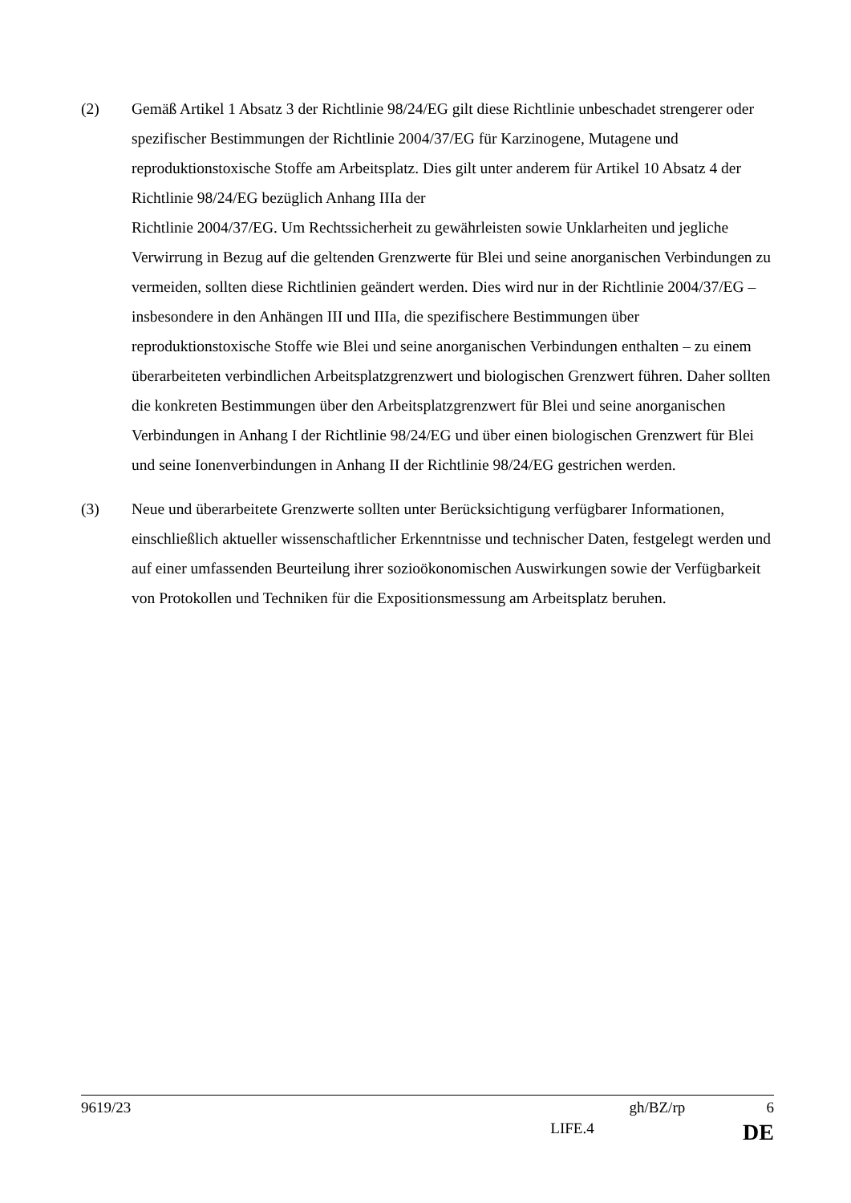(2) Gemäß Artikel 1 Absatz 3 der Richtlinie 98/24/EG gilt diese Richtlinie unbeschadet strengerer oder spezifischer Bestimmungen der Richtlinie 2004/37/EG für Karzinogene, Mutagene und reproduktionstoxische Stoffe am Arbeitsplatz. Dies gilt unter anderem für Artikel 10 Absatz 4 der Richtlinie 98/24/EG bezüglich Anhang IIIa der
Richtlinie 2004/37/EG. Um Rechtssicherheit zu gewährleisten sowie Unklarheiten und jegliche Verwirrung in Bezug auf die geltenden Grenzwerte für Blei und seine anorganischen Verbindungen zu vermeiden, sollten diese Richtlinien geändert werden. Dies wird nur in der Richtlinie 2004/37/EG – insbesondere in den Anhängen III und IIIa, die spezifischere Bestimmungen über reproduktionstoxische Stoffe wie Blei und seine anorganischen Verbindungen enthalten – zu einem überarbeiteten verbindlichen Arbeitsplatzgrenzwert und biologischen Grenzwert führen. Daher sollten die konkreten Bestimmungen über den Arbeitsplatzgrenzwert für Blei und seine anorganischen Verbindungen in Anhang I der Richtlinie 98/24/EG und über einen biologischen Grenzwert für Blei und seine Ionenverbindungen in Anhang II der Richtlinie 98/24/EG gestrichen werden.
(3) Neue und überarbeitete Grenzwerte sollten unter Berücksichtigung verfügbarer Informationen, einschließlich aktueller wissenschaftlicher Erkenntnisse und technischer Daten, festgelegt werden und auf einer umfassenden Beurteilung ihrer sozioökonomischen Auswirkungen sowie der Verfügbarkeit von Protokollen und Techniken für die Expositionsmessung am Arbeitsplatz beruhen.
9619/23 gh/BZ/rp 6
LIFE.4 DE